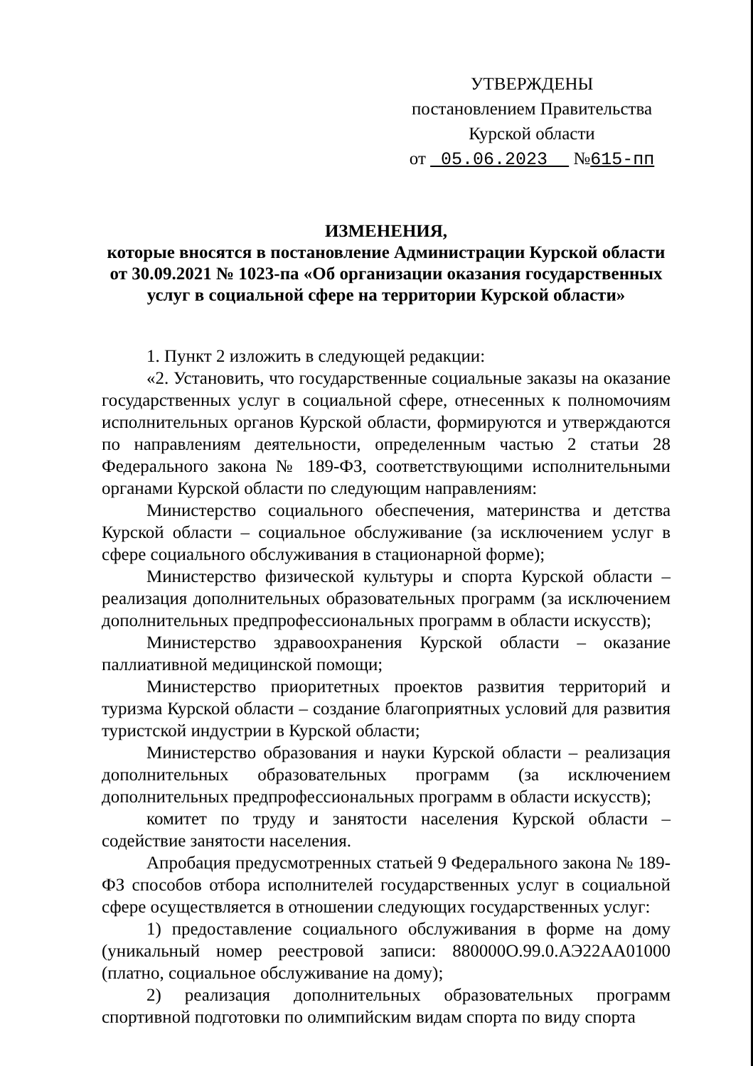УТВЕРЖДЕНЫ
постановлением Правительства
Курской области
от 05.06.2023 №615-пп
ИЗМЕНЕНИЯ,
которые вносятся в постановление Администрации Курской области от 30.09.2021 № 1023-па «Об организации оказания государственных услуг в социальной сфере на территории Курской области»
1. Пункт 2 изложить в следующей редакции:
«2. Установить, что государственные социальные заказы на оказание государственных услуг в социальной сфере, отнесенных к полномочиям исполнительных органов Курской области, формируются и утверждаются по направлениям деятельности, определенным частью 2 статьи 28 Федерального закона № 189-ФЗ, соответствующими исполнительными органами Курской области по следующим направлениям:
Министерство социального обеспечения, материнства и детства Курской области – социальное обслуживание (за исключением услуг в сфере социального обслуживания в стационарной форме);
Министерство физической культуры и спорта Курской области – реализация дополнительных образовательных программ (за исключением дополнительных предпрофессиональных программ в области искусств);
Министерство здравоохранения Курской области – оказание паллиативной медицинской помощи;
Министерство приоритетных проектов развития территорий и туризма Курской области – создание благоприятных условий для развития туристской индустрии в Курской области;
Министерство образования и науки Курской области – реализация дополнительных образовательных программ (за исключением дополнительных предпрофессиональных программ в области искусств);
комитет по труду и занятости населения Курской области – содействие занятости населения.
Апробация предусмотренных статьей 9 Федерального закона № 189-ФЗ способов отбора исполнителей государственных услуг в социальной сфере осуществляется в отношении следующих государственных услуг:
1) предоставление социального обслуживания в форме на дому (уникальный номер реестровой записи: 880000О.99.0.АЭ22АА01000 (платно, социальное обслуживание на дому);
2) реализация дополнительных образовательных программ спортивной подготовки по олимпийским видам спорта по виду спорта